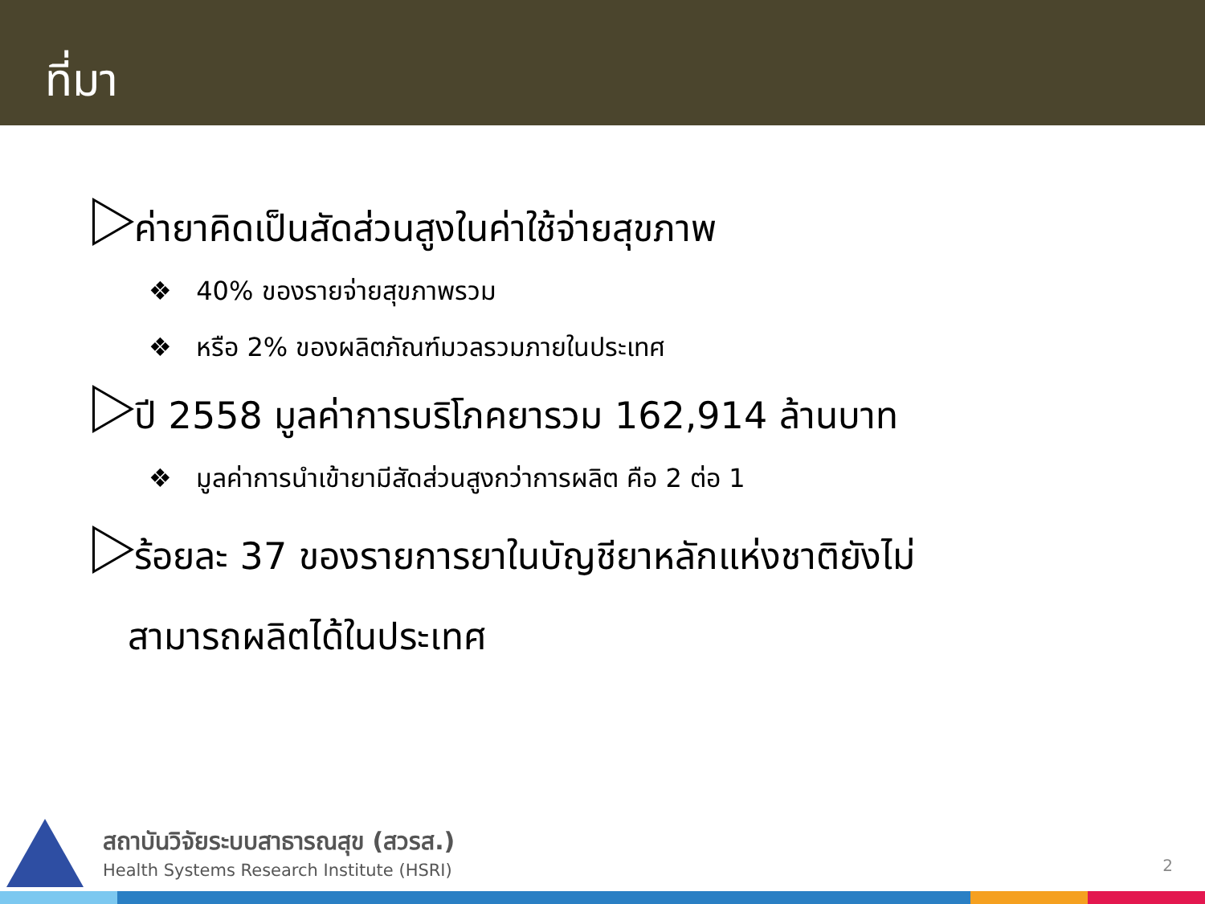ที่มา
ค่ายาคิดเป็นสัดส่วนสูงในค่าใช้จ่ายสุขภาพ
❖ 40% ของรายจ่ายสุขภาพรวม
❖ หรือ 2% ของผลิตภัณฑ์มวลรวมภายในประเทศ
ปี 2558 มูลค่าการบริโภคยารวม 162,914 ล้านบาท
❖ มูลค่าการนำเข้ายามีสัดส่วนสูงกว่าการผลิต คือ 2 ต่อ 1
ร้อยละ 37 ของรายการยาในบัญชียาหลักแห่งชาติยังไม่
สามารถผลิตได้ในประเทศ
สถาบันวิจัยระบบสาธารณสุข (สวรส.)
Health Systems Research Institute (HSRI)
2